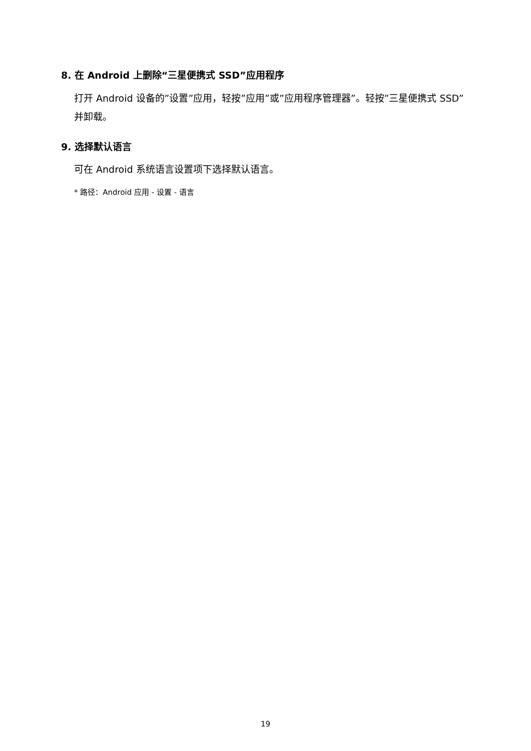8. 在 Android 上删除“三星便携式 SSD”应用程序
打开 Android 设备的”设置”应用，轻按”应用”或”应用程序管理器”。轻按”三星便携式 SSD”并卸载。
9. 选择默认语言
可在 Android 系统语言设置项下选择默认语言。
* 路径：Android 应用 - 设置 - 语言
19